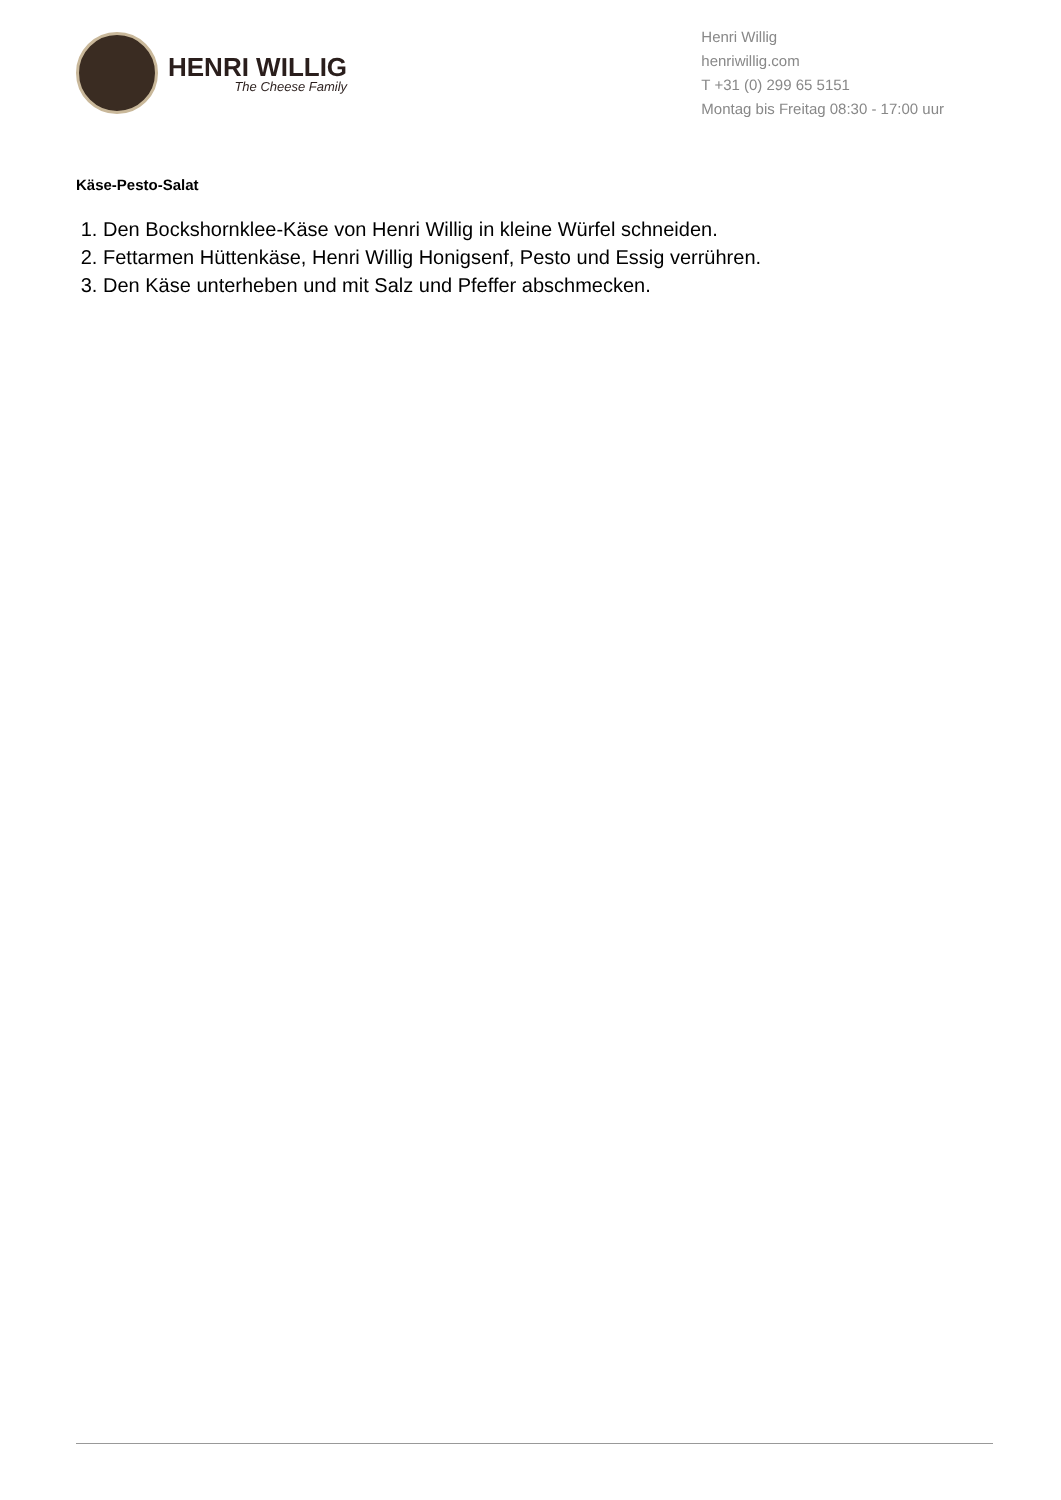HENRI WILLIG
The Cheese Family
Henri Willig
henriwillig.com
T +31 (0) 299 65 5151
Montag bis Freitag 08:30 - 17:00 uur
Käse-Pesto-Salat
1. Den Bockshornklee-Käse von Henri Willig in kleine Würfel schneiden.
2. Fettarmen Hüttenkäse, Henri Willig Honigsenf, Pesto und Essig verrühren.
3. Den Käse unterheben und mit Salz und Pfeffer abschmecken.